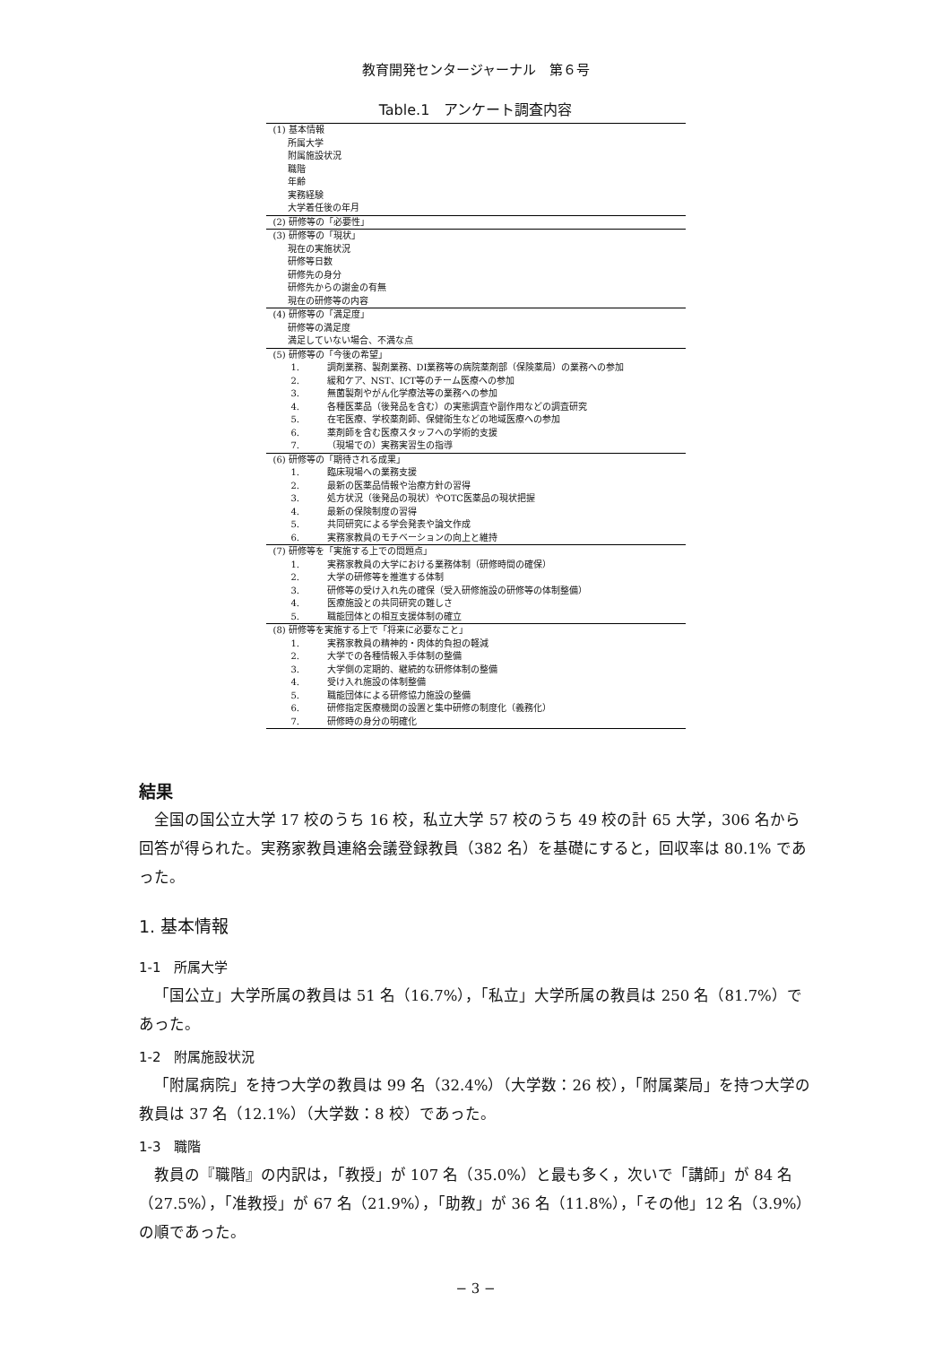教育開発センタージャーナル　第６号
Table.1　アンケート調査内容
| (1) 基本情報 |
| 所属大学 |
| 附属施設状況 |
| 職階 |
| 年齢 |
| 実務経験 |
| 大学着任後の年月 |
| (2) 研修等の「必要性」 |
| (3) 研修等の「現状」 |
| 現在の実施状況 |
| 研修等日数 |
| 研修先の身分 |
| 研修先からの謝金の有無 |
| 現在の研修等の内容 |
| (4) 研修等の「満足度」 |
| 研修等の満足度 |
| 満足していない場合、不満な点 |
| (5) 研修等の「今後の希望」 |
| 1. 調剤業務、製剤業務、DI業務等の病院薬剤部（保険薬局）の業務への参加 |
| 2. 緩和ケア、NST、ICT等のチーム医療への参加 |
| 3. 無菌製剤やがん化学療法等の業務への参加 |
| 4. 各種医薬品（後発品を含む）の実態調査や副作用などの調査研究 |
| 5. 在宅医療、学校薬剤師、保健衛生などの地域医療への参加 |
| 6. 薬剤師を含む医療スタッフへの学術的支援 |
| 7. （現場での）実務実習生の指導 |
| (6) 研修等の「期待される成果」 |
| 1. 臨床現場への業務支援 |
| 2. 最新の医薬品情報や治療方針の習得 |
| 3. 処方状況（後発品の現状）やOTC医薬品の現状把握 |
| 4. 最新の保険制度の習得 |
| 5. 共同研究による学会発表や論文作成 |
| 6. 実務家教員のモチベーションの向上と維持 |
| (7) 研修等を「実施する上での問題点」 |
| 1. 実務家教員の大学における業務体制（研修時間の確保） |
| 2. 大学の研修等を推進する体制 |
| 3. 研修等の受け入れ先の確保（受入研修施設の研修等の体制整備） |
| 4. 医療施設との共同研究の難しさ |
| 5. 職能団体との相互支援体制の確立 |
| (8) 研修等を実施する上で「将来に必要なこと」 |
| 1. 実務家教員の精神的・肉体的負担の軽減 |
| 2. 大学での各種情報入手体制の整備 |
| 3. 大学側の定期的、継続的な研修体制の整備 |
| 4. 受け入れ施設の体制整備 |
| 5. 職能団体による研修協力施設の整備 |
| 6. 研修指定医療機関の設置と集中研修の制度化（義務化） |
| 7. 研修時の身分の明確化 |
結果
全国の国公立大学 17 校のうち 16 校，私立大学 57 校のうち 49 校の計 65 大学，306 名から回答が得られた。実務家教員連絡会議登録教員（382 名）を基礎にすると，回収率は 80.1% であった。
1. 基本情報
1-1　所属大学
「国公立」大学所属の教員は 51 名（16.7%），「私立」大学所属の教員は 250 名（81.7%）であった。
1-2　附属施設状況
「附属病院」を持つ大学の教員は 99 名（32.4%）（大学数：26 校），「附属薬局」を持つ大学の教員は 37 名（12.1%）（大学数：8 校）であった。
1-3　職階
教員の『職階』の内訳は，「教授」が 107 名（35.0%）と最も多く，次いで「講師」が 84 名（27.5%），「准教授」が 67 名（21.9%），「助教」が 36 名（11.8%），「その他」12 名（3.9%）の順であった。
− 3 −